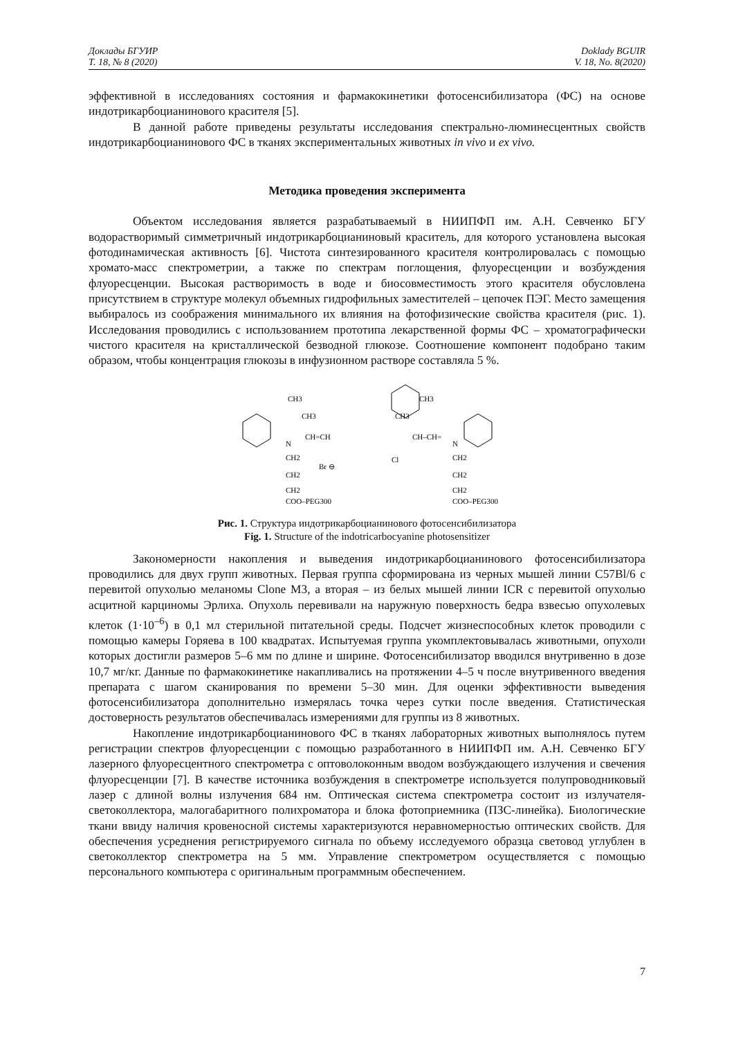Доклады БГУИР
Т. 18, № 8 (2020)
Doklady BGUIR
V. 18, No. 8(2020)
эффективной в исследованиях состояния и фармакокинетики фотосенсибилизатора (ФС) на основе индотрикарбоцианинового красителя [5].
В данной работе приведены результаты исследования спектрально-люминесцентных свойств индотрикарбоцианинового ФС в тканях экспериментальных животных in vivo и ex vivo.
Методика проведения эксперимента
Объектом исследования является разрабатываемый в НИИПФП им. А.Н. Севченко БГУ водорастворимый симметричный индотрикарбоцианиновый краситель, для которого установлена высокая фотодинамическая активность [6]. Чистота синтезированного красителя контролировалась с помощью хромато-масс спектрометрии, а также по спектрам поглощения, флуоресценции и возбуждения флуоресценции. Высокая растворимость в воде и биосовместимость этого красителя обусловлена присутствием в структуре молекул объемных гидрофильных заместителей – цепочек ПЭГ. Место замещения выбиралось из соображения минимального их влияния на фотофизические свойства красителя (рис. 1). Исследования проводились с использованием прототипа лекарственной формы ФС – хроматографически чистого красителя на кристаллической безводной глюкозе. Соотношение компонент подобрано таким образом, чтобы концентрация глюкозы в инфузионном растворе составляла 5 %.
CH3
CH3
N
CH=CH
CH–CH=
CH3
CH3
N
Cl
Br ⊖
CH2
CH2
CH2
COO–PEG300
CH2
CH2
CH2
COO–PEG300
Рис. 1. Структура индотрикарбоцианинового фотосенсибилизатора
Fig. 1. Structure of the indotricarbocyanine photosensitizer
Закономерности накопления и выведения индотрикарбоцианинового фотосенсибилизатора проводились для двух групп животных. Первая группа сформирована из черных мышей линии C57Bl/6 с перевитой опухолью меланомы Clone M3, а вторая – из белых мышей линии ICR с перевитой опухолью асцитной карциномы Эрлиха. Опухоль перевивали на наружную поверхность бедра взвесью опухолевых клеток (1·10<sup>–6</sup>) в 0,1 мл стерильной питательной среды. Подсчет жизнеспособных клеток проводили с помощью камеры Горяева в 100 квадратах. Испытуемая группа укомплектовывалась животными, опухоли которых достигли размеров 5–6 мм по длине и ширине. Фотосенсибилизатор вводился внутривенно в дозе 10,7 мг/кг. Данные по фармакокинетике накапливались на протяжении 4–5 ч после внутривенного введения препарата с шагом сканирования по времени 5–30 мин. Для оценки эффективности выведения фотосенсибилизатора дополнительно измерялась точка через сутки после введения. Статистическая достоверность результатов обеспечивалась измерениями для группы из 8 животных.
Накопление индотрикарбоцианинового ФС в тканях лабораторных животных выполнялось путем регистрации спектров флуоресценции с помощью разработанного в НИИПФП им. А.Н. Севченко БГУ лазерного флуоресцентного спектрометра с оптоволоконным вводом возбуждающего излучения и свечения флуоресценции [7]. В качестве источника возбуждения в спектрометре используется полупроводниковый лазер с длиной волны излучения 684 нм. Оптическая система спектрометра состоит из излучателя-светоколлектора, малогабаритного полихроматора и блока фотоприемника (ПЗС-линейка). Биологические ткани ввиду наличия кровеносной системы характеризуются неравномерностью оптических свойств. Для обеспечения усреднения регистрируемого сигнала по объему исследуемого образца световод углублен в светоколлектор спектрометра на 5 мм. Управление спектрометром осуществляется с помощью персонального компьютера с оригинальным программным обеспечением.
7